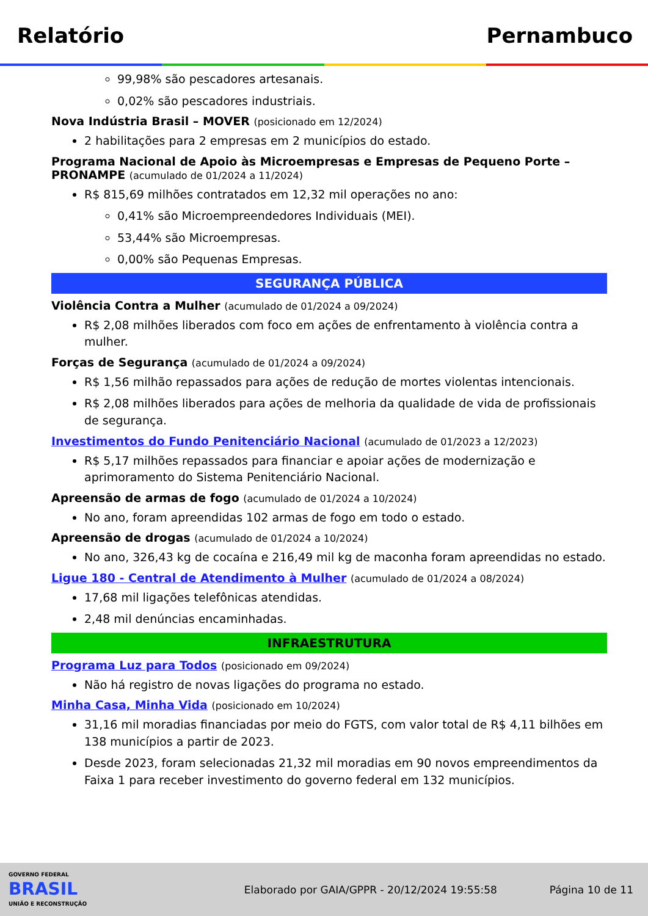Relatório Pernambuco
99,98% são pescadores artesanais.
0,02% são pescadores industriais.
Nova Indústria Brasil – MOVER (posicionado em 12/2024)
2 habilitações para 2 empresas em 2 municípios do estado.
Programa Nacional de Apoio às Microempresas e Empresas de Pequeno Porte – PRONAMPE (acumulado de 01/2024 a 11/2024)
R$ 815,69 milhões contratados em 12,32 mil operações no ano:
0,41% são Microempreendedores Individuais (MEI).
53,44% são Microempresas.
0,00% são Pequenas Empresas.
SEGURANÇA PÚBLICA
Violência Contra a Mulher (acumulado de 01/2024 a 09/2024)
R$ 2,08 milhões liberados com foco em ações de enfrentamento à violência contra a mulher.
Forças de Segurança (acumulado de 01/2024 a 09/2024)
R$ 1,56 milhão repassados para ações de redução de mortes violentas intencionais.
R$ 2,08 milhões liberados para ações de melhoria da qualidade de vida de profissionais de segurança.
Investimentos do Fundo Penitenciário Nacional (acumulado de 01/2023 a 12/2023)
R$ 5,17 milhões repassados para financiar e apoiar ações de modernização e aprimoramento do Sistema Penitenciário Nacional.
Apreensão de armas de fogo (acumulado de 01/2024 a 10/2024)
No ano, foram apreendidas 102 armas de fogo em todo o estado.
Apreensão de drogas (acumulado de 01/2024 a 10/2024)
No ano, 326,43 kg de cocaína e 216,49 mil kg de maconha foram apreendidas no estado.
Ligue 180 - Central de Atendimento à Mulher (acumulado de 01/2024 a 08/2024)
17,68 mil ligações telefônicas atendidas.
2,48 mil denúncias encaminhadas.
INFRAESTRUTURA
Programa Luz para Todos (posicionado em 09/2024)
Não há registro de novas ligações do programa no estado.
Minha Casa, Minha Vida (posicionado em 10/2024)
31,16 mil moradias financiadas por meio do FGTS, com valor total de R$ 4,11 bilhões em 138 municípios a partir de 2023.
Desde 2023, foram selecionadas 21,32 mil moradias em 90 novos empreendimentos da Faixa 1 para receber investimento do governo federal em 132 municípios.
GOVERNO FEDERAL
BRASIL
UNIÃO E RECONSTRUÇÃO
Elaborado por GAIA/GPPR - 20/12/2024 19:55:58
Página 10 de 11